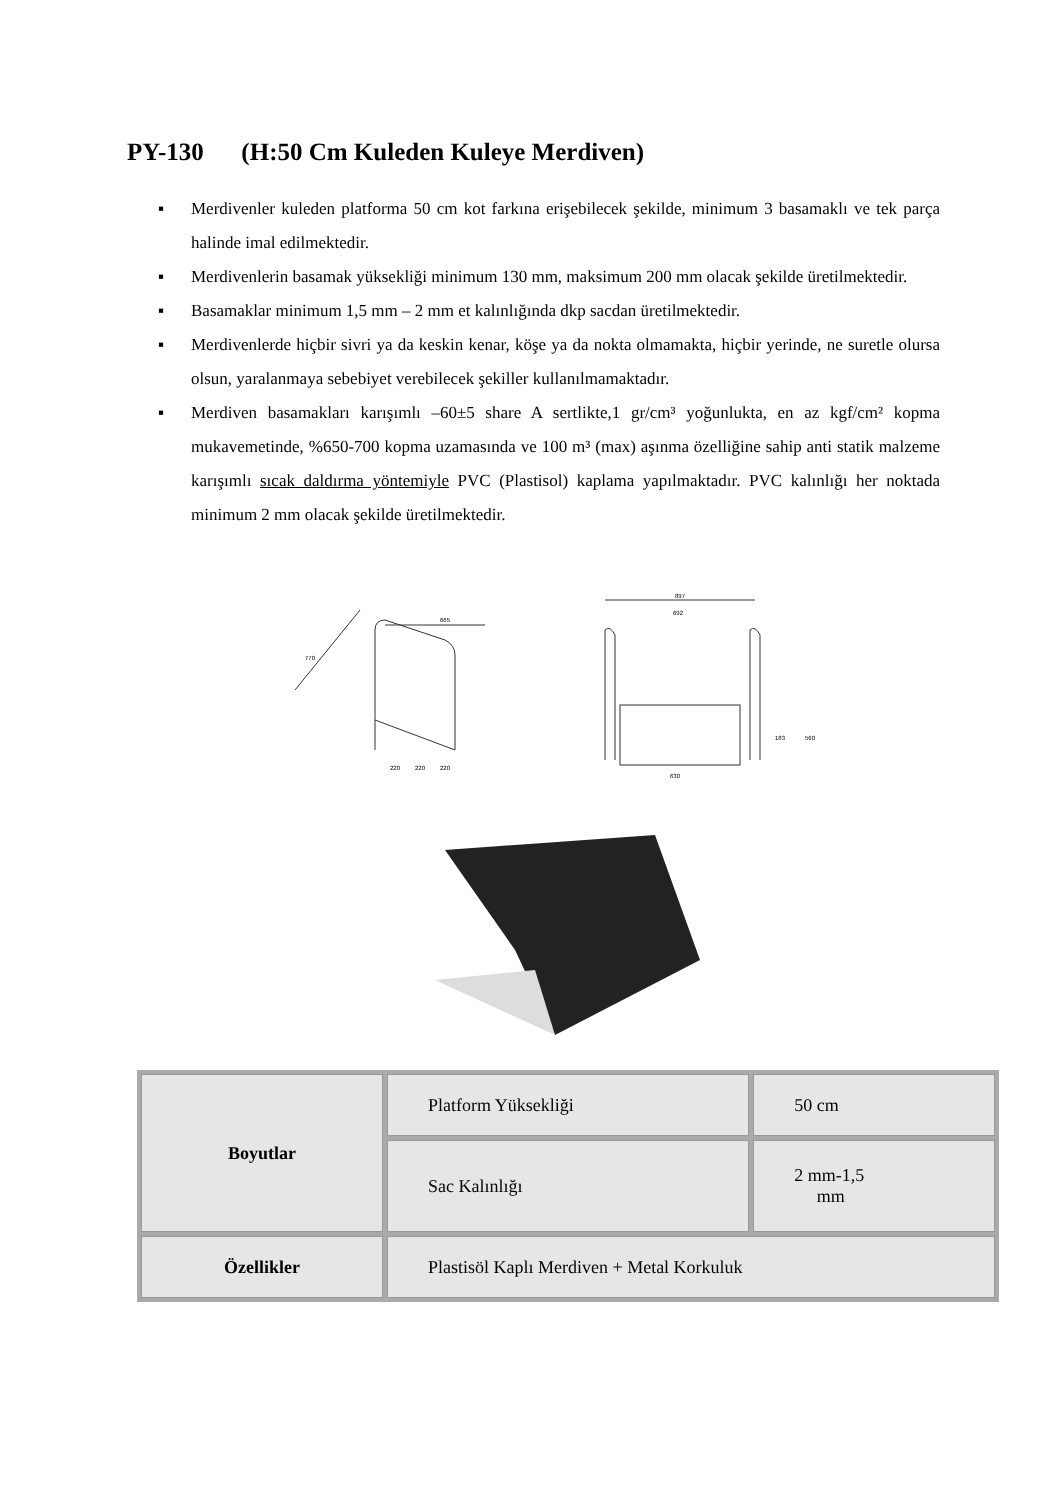PY-130 (H:50 Cm Kuleden Kuleye Merdiven)
▪ Merdivenler kuleden platforma 50 cm kot farkına erişebilecek şekilde, minimum 3 basamaklı ve tek parça halinde imal edilmektedir.
▪ Merdivenlerin basamak yüksekliği minimum 130 mm, maksimum 200 mm olacak şekilde üretilmektedir.
▪ Basamaklar minimum 1,5 mm – 2 mm et kalınlığında dkp sacdan üretilmektedir.
▪ Merdivenlerde hiçbir sivri ya da keskin kenar, köşe ya da nokta olmamakta, hiçbir yerinde, ne suretle olursa olsun, yaralanmaya sebebiyet verebilecek şekiller kullanılmamaktadır.
▪ Merdiven basamakları karışımlı –60±5 share A sertlikte,1 gr/cm³ yoğunlukta, en az kgf/cm² kopma mukavemetinde, %650-700 kopma uzamasında ve 100 m³ (max) aşınma özelliğine sahip anti statik malzeme karışımlı sıcak daldırma yöntemiyle PVC (Plastisol) kaplama yapılmaktadır. PVC kalınlığı her noktada minimum 2 mm olacak şekilde üretilmektedir.
665
770
220
220
220
897
692
630
183
560
| Boyutlar | Platform Yüksekliği | 50 cm |
| | Sac Kalınlığı | 2 mm-1,5 mm |
| Özellikler | Plastisöl Kaplı Merdiven + Metal Korkuluk | |